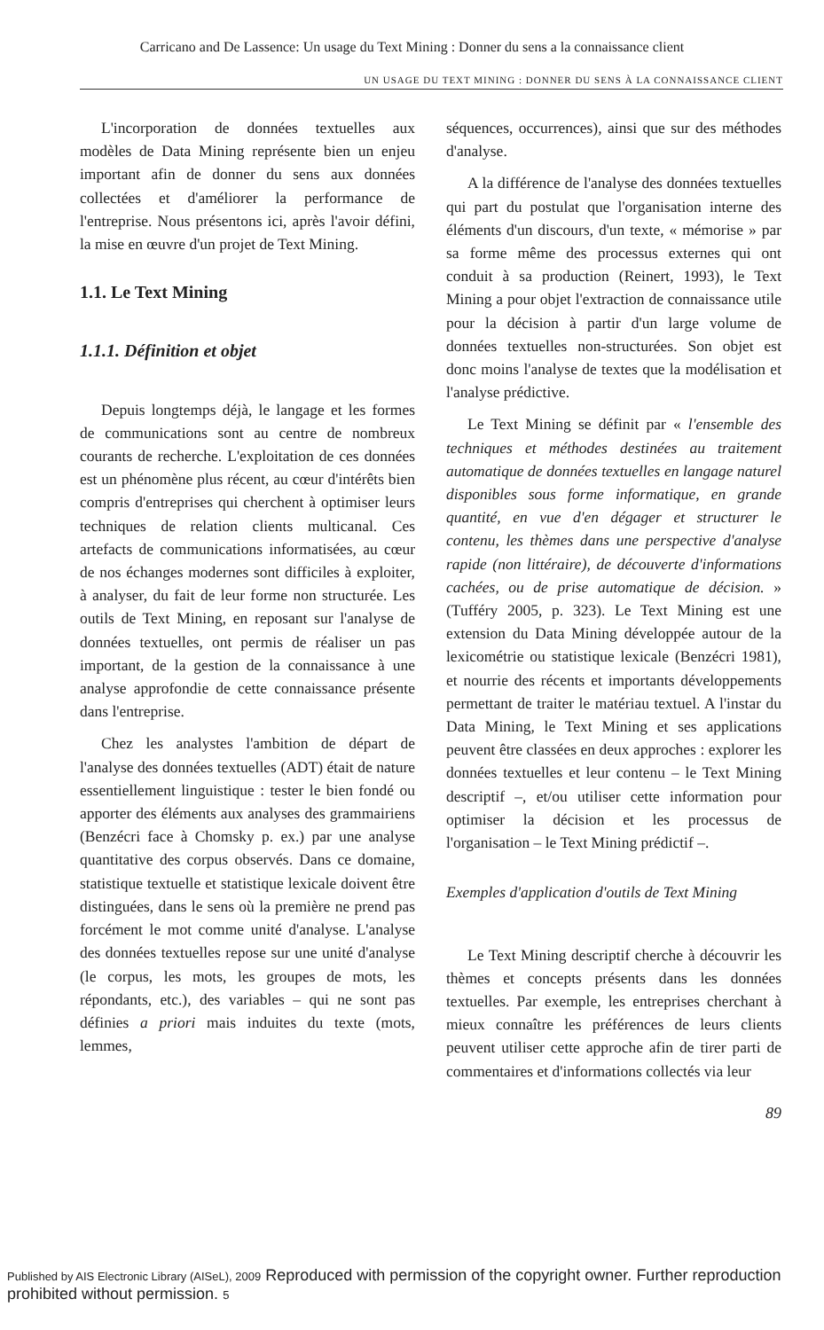Carricano and De Lassence: Un usage du Text Mining : Donner du sens a la connaissance client
UN USAGE DU TEXT MINING : DONNER DU SENS À LA CONNAISSANCE CLIENT
L'incorporation de données textuelles aux modèles de Data Mining représente bien un enjeu important afin de donner du sens aux données collectées et d'améliorer la performance de l'entreprise. Nous présentons ici, après l'avoir défini, la mise en œuvre d'un projet de Text Mining.
1.1. Le Text Mining
1.1.1. Définition et objet
Depuis longtemps déjà, le langage et les formes de communications sont au centre de nombreux courants de recherche. L'exploitation de ces données est un phénomène plus récent, au cœur d'intérêts bien compris d'entreprises qui cherchent à optimiser leurs techniques de relation clients multicanal. Ces artefacts de communications informatisées, au cœur de nos échanges modernes sont difficiles à exploiter, à analyser, du fait de leur forme non structurée. Les outils de Text Mining, en reposant sur l'analyse de données textuelles, ont permis de réaliser un pas important, de la gestion de la connaissance à une analyse approfondie de cette connaissance présente dans l'entreprise.
Chez les analystes l'ambition de départ de l'analyse des données textuelles (ADT) était de nature essentiellement linguistique : tester le bien fondé ou apporter des éléments aux analyses des grammairiens (Benzécri face à Chomsky p. ex.) par une analyse quantitative des corpus observés. Dans ce domaine, statistique textuelle et statistique lexicale doivent être distinguées, dans le sens où la première ne prend pas forcément le mot comme unité d'analyse. L'analyse des données textuelles repose sur une unité d'analyse (le corpus, les mots, les groupes de mots, les répondants, etc.), des variables – qui ne sont pas définies a priori mais induites du texte (mots, lemmes,
séquences, occurrences), ainsi que sur des méthodes d'analyse.
A la différence de l'analyse des données textuelles qui part du postulat que l'organisation interne des éléments d'un discours, d'un texte, « mémorise » par sa forme même des processus externes qui ont conduit à sa production (Reinert, 1993), le Text Mining a pour objet l'extraction de connaissance utile pour la décision à partir d'un large volume de données textuelles non-structurées. Son objet est donc moins l'analyse de textes que la modélisation et l'analyse prédictive.
Le Text Mining se définit par « l'ensemble des techniques et méthodes destinées au traitement automatique de données textuelles en langage naturel disponibles sous forme informatique, en grande quantité, en vue d'en dégager et structurer le contenu, les thèmes dans une perspective d'analyse rapide (non littéraire), de découverte d'informations cachées, ou de prise automatique de décision. » (Tufféry 2005, p. 323). Le Text Mining est une extension du Data Mining développée autour de la lexicométrie ou statistique lexicale (Benzécri 1981), et nourrie des récents et importants développements permettant de traiter le matériau textuel. A l'instar du Data Mining, le Text Mining et ses applications peuvent être classées en deux approches : explorer les données textuelles et leur contenu – le Text Mining descriptif –, et/ou utiliser cette information pour optimiser la décision et les processus de l'organisation – le Text Mining prédictif –.
Exemples d'application d'outils de Text Mining
Le Text Mining descriptif cherche à découvrir les thèmes et concepts présents dans les données textuelles. Par exemple, les entreprises cherchant à mieux connaître les préférences de leurs clients peuvent utiliser cette approche afin de tirer parti de commentaires et d'informations collectés via leur
89
Published by AIS Electronic Library (AISeL), 2009 Reproduced with permission of the copyright owner. Further reproduction prohibited without permission. 5